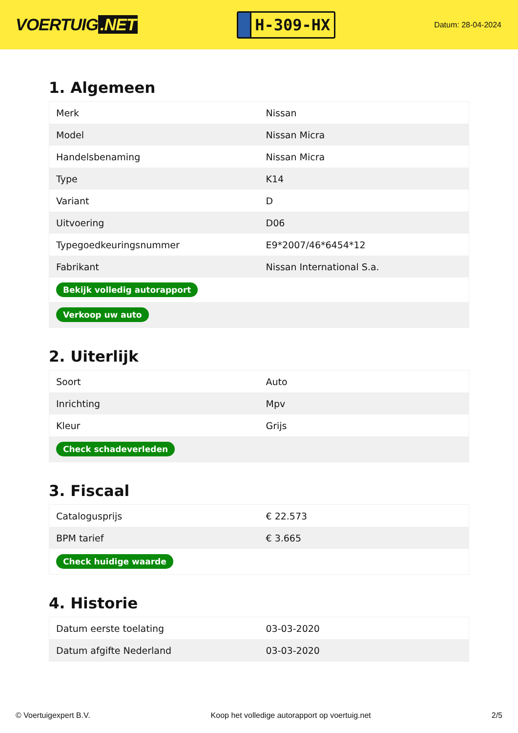VOERTUIG.NET
H-309-HX
Datum: 28-04-2024
1. Algemeen
| Merk | Nissan |
| Model | Nissan Micra |
| Handelsbenaming | Nissan Micra |
| Type | K14 |
| Variant | D |
| Uitvoering | D06 |
| Typegoedkeuringsnummer | E9*2007/46*6454*12 |
| Fabrikant | Nissan International S.a. |
| Bekijk volledig autorapport | |
| Verkoop uw auto | |
2. Uiterlijk
| Soort | Auto |
| Inrichting | Mpv |
| Kleur | Grijs |
| Check schadeverleden | |
3. Fiscaal
| Catalogusprijs | € 22.573 |
| BPM tarief | € 3.665 |
| Check huidige waarde | |
4. Historie
| Datum eerste toelating | 03-03-2020 |
| Datum afgifte Nederland | 03-03-2020 |
© Voertuigexpert B.V. Koop het volledige autorapport op voertuig.net 2/5